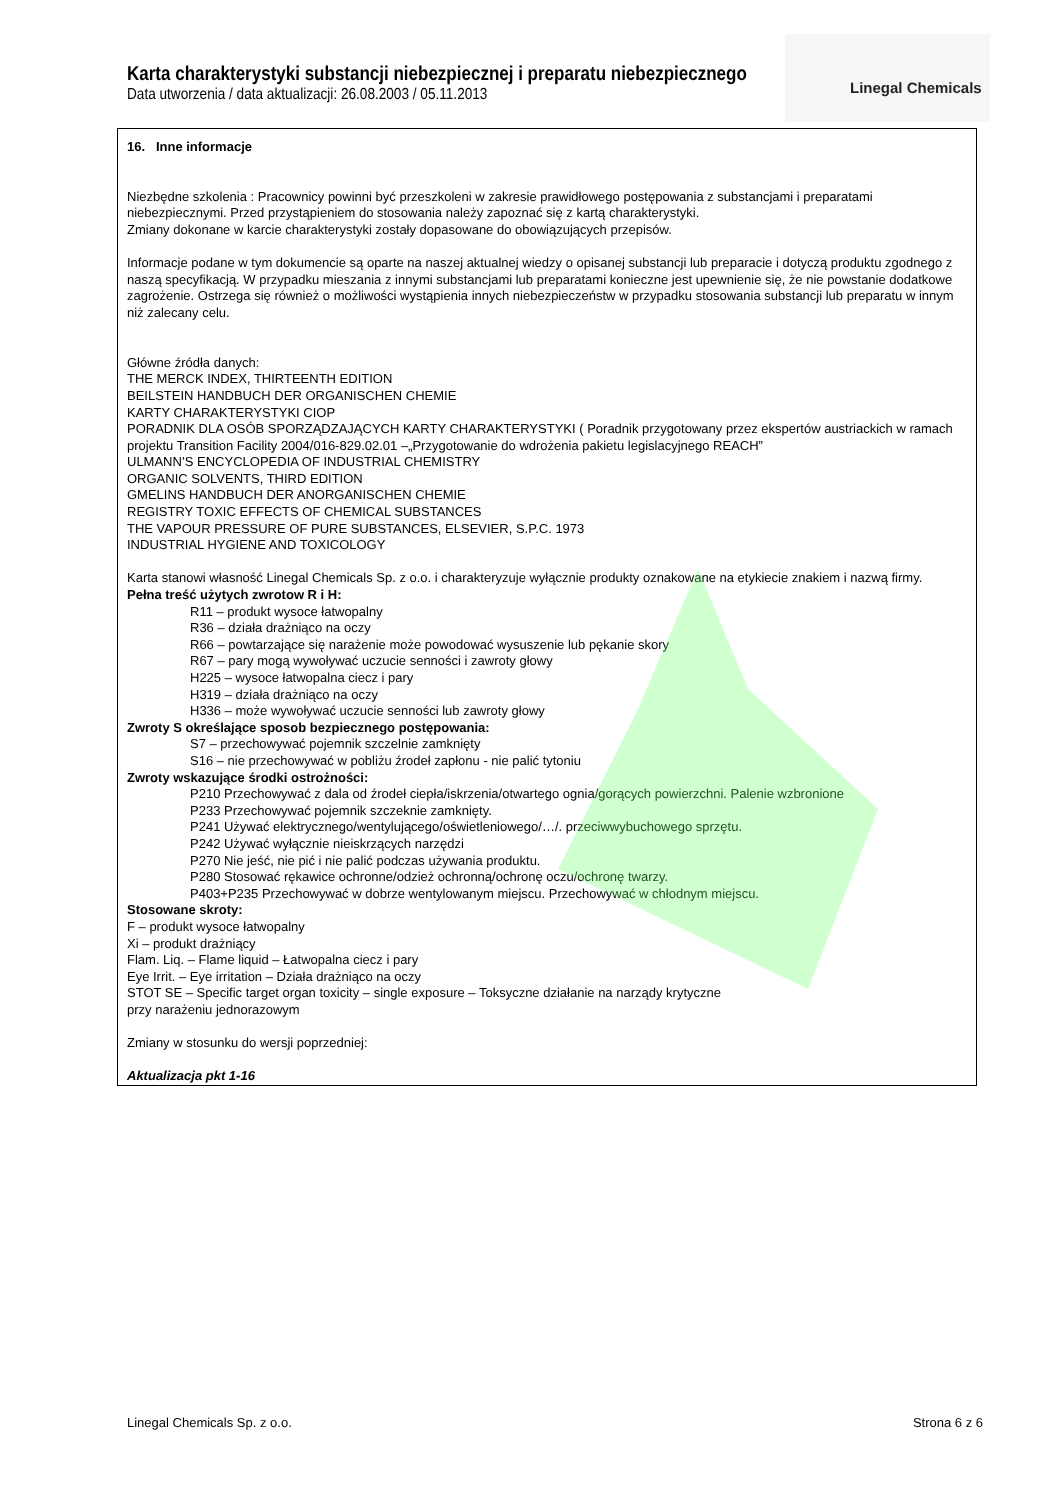Karta charakterystyki substancji niebezpiecznej i preparatu niebezpiecznego
Data utworzenia / data aktualizacji: 26.08.2003 / 05.11.2013
Linegal Chemicals
16. Inne informacje
Niezbędne szkolenia : Pracownicy powinni być przeszkoleni w zakresie prawidłowego postępowania z substancjami i preparatami niebezpiecznymi. Przed przystąpieniem do stosowania należy zapoznać się z kartą charakterystyki.
Zmiany dokonane w karcie charakterystyki zostały dopasowane do obowiązujących przepisów.
Informacje podane w tym dokumencie są oparte na naszej aktualnej wiedzy o opisanej substancji lub preparacie i dotyczą produktu zgodnego z naszą specyfikacją. W przypadku mieszania z innymi substancjami lub preparatami konieczne jest upewnienie się, że nie powstanie dodatkowe zagrożenie. Ostrzega się również o możliwości wystąpienia innych niebezpieczeństw w przypadku stosowania substancji lub preparatu w innym niż zalecany celu.
Główne źródła danych:
THE MERCK INDEX, THIRTEENTH EDITION
BEILSTEIN HANDBUCH DER ORGANISCHEN CHEMIE
KARTY CHARAKTERYSTYKI CIOP
PORADNIK DLA OSÓB SPORZĄDZAJĄCYCH KARTY CHARAKTERYSTYKI ( Poradnik przygotowany przez ekspertów austriackich w ramach projektu Transition Facility 2004/016-829.02.01 –„Przygotowanie do wdrożenia pakietu legislacyjnego REACH”
ULMANN’S ENCYCLOPEDIA OF INDUSTRIAL CHEMISTRY
ORGANIC SOLVENTS, THIRD EDITION
GMELINS HANDBUCH DER ANORGANISCHEN CHEMIE
REGISTRY TOXIC EFFECTS OF CHEMICAL SUBSTANCES
THE VAPOUR PRESSURE OF PURE SUBSTANCES, ELSEVIER, S.P.C. 1973
INDUSTRIAL HYGIENE AND TOXICOLOGY
Karta stanowi własność Linegal Chemicals Sp. z o.o. i charakteryzuje wyłącznie produkty oznakowane na etykiecie znakiem i nazwą firmy.
Pełna treść użytych zwrotow R i H:
R11 – produkt wysoce łatwopalny
R36 – działa drażniąco na oczy
R66 – powtarzające się narażenie może powodować wysuszenie lub pękanie skory
R67 – pary mogą wywoływać uczucie senności i zawroty głowy
H225 – wysoce łatwopalna ciecz i pary
H319 – działa drażniąco na oczy
H336 – może wywoływać uczucie senności lub zawroty głowy
Zwroty S określające sposob bezpiecznego postępowania:
S7 – przechowywać pojemnik szczelnie zamknięty
S16 – nie przechowywać w pobliżu źrodeł zapłonu - nie palić tytoniu
Zwroty wskazujące środki ostrożności:
P210 Przechowywać z dala od źrodeł ciepła/iskrzenia/otwartego ognia/gorących powierzchni. Palenie wzbronione
P233 Przechowywać pojemnik szczeknie zamknięty.
P241 Używać elektrycznego/wentylującego/oświetleniowego/…/. przeciwwybuchowego sprzętu.
P242 Używać wyłącznie nieiskrzących narzędzi
P270 Nie jeść, nie pić i nie palić podczas używania produktu.
P280 Stosować rękawice ochronne/odzież ochronną/ochronę oczu/ochronę twarzy.
P403+P235 Przechowywać w dobrze wentylowanym miejscu. Przechowywać w chłodnym miejscu.
Stosowane skroty:
F – produkt wysoce łatwopalny
Xi – produkt drażniący
Flam. Liq. – Flame liquid – Łatwopalna ciecz i pary
Eye Irrit. – Eye irritation – Działa drażniąco na oczy
STOT SE – Specific target organ toxicity – single exposure – Toksyczne działanie na narządy krytyczne
przy narażeniu jednorazowym
Zmiany w stosunku do wersji poprzedniej:
Aktualizacja pkt 1-16
Linegal Chemicals Sp. z o.o. Strona 6 z 6